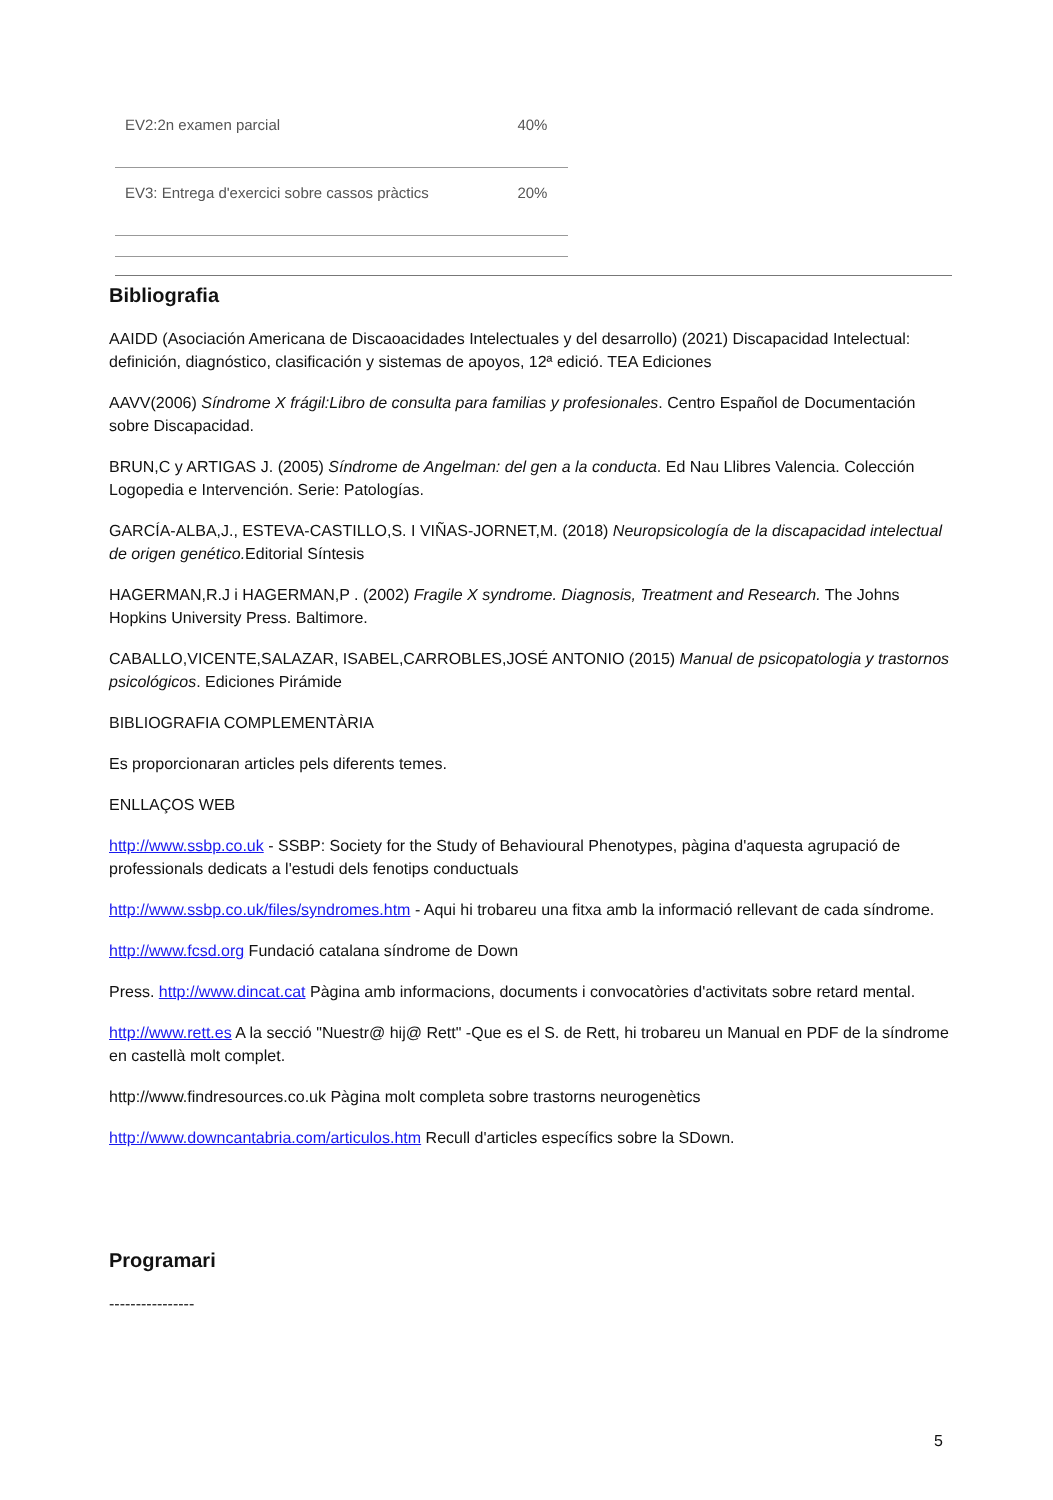| EV2:2n examen parcial | 40% |
| EV3: Entrega d'exercici sobre cassos pràctics | 20% |
Bibliografia
AAIDD (Asociación Americana de Discaoacidades Intelectuales y del desarrollo) (2021) Discapacidad Intelectual: definición, diagnóstico, clasificación y sistemas de apoyos, 12ª edició. TEA Ediciones
AAVV(2006) Síndrome X frágil:Libro de consulta para familias y profesionales. Centro Español de Documentación sobre Discapacidad.
BRUN,C y ARTIGAS J. (2005) Síndrome de Angelman: del gen a la conducta. Ed Nau Llibres Valencia. Colección Logopedia e Intervención. Serie: Patologías.
GARCÍA-ALBA,J., ESTEVA-CASTILLO,S. I VIÑAS-JORNET,M. (2018) Neuropsicología de la discapacidad intelectual de origen genético. Editorial Síntesis
HAGERMAN,R.J i HAGERMAN,P . (2002) Fragile X syndrome. Diagnosis, Treatment and Research. The Johns Hopkins University Press. Baltimore.
CABALLO,VICENTE,SALAZAR, ISABEL,CARROBLES,JOSÉ ANTONIO (2015) Manual de psicopatologia y trastornos psicológicos. Ediciones Pirámide
BIBLIOGRAFIA COMPLEMENTÀRIA
Es proporcionaran articles pels diferents temes.
ENLLAÇOS WEB
http://www.ssbp.co.uk - SSBP: Society for the Study of Behavioural Phenotypes, pàgina d'aquesta agrupació de professionals dedicats a l'estudi dels fenotips conductuals
http://www.ssbp.co.uk/files/syndromes.htm - Aqui hi trobareu una fitxa amb la informació rellevant de cada síndrome.
http://www.fcsd.org Fundació catalana síndrome de Down
Press. http://www.dincat.cat Pàgina amb informacions, documents i convocatòries d'activitats sobre retard mental.
http://www.rett.es A la secció "Nuestr@ hij@ Rett" -Que es el S. de Rett, hi trobareu un Manual en PDF de la síndrome en castellà molt complet.
http://www.findresources.co.uk Pàgina molt completa sobre trastorns neurogenètics
http://www.downcantabria.com/articulos.htm Recull d'articles específics sobre la SDown.
Programari
----------------
5